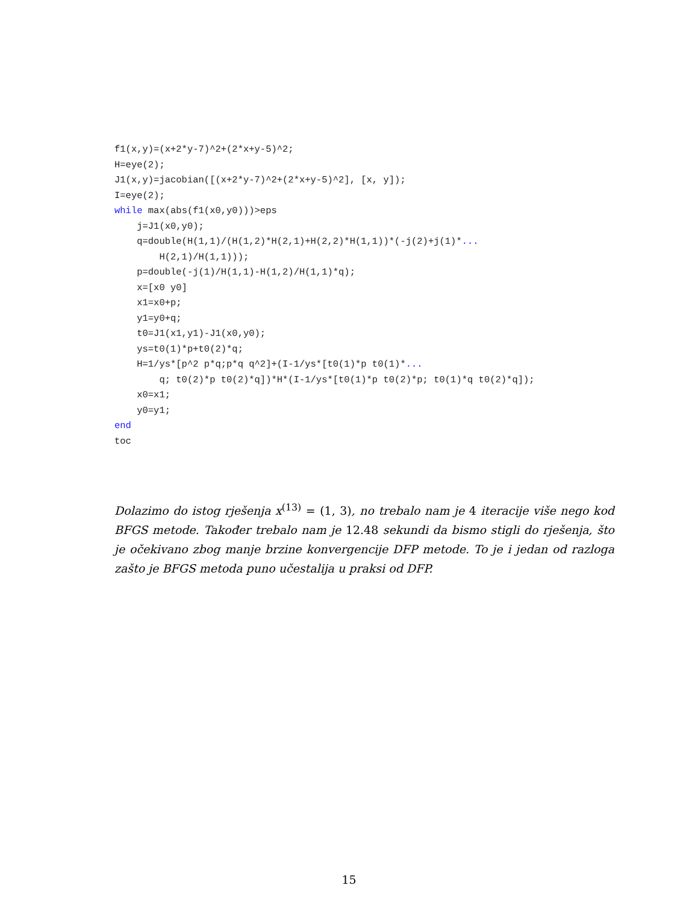f1(x,y)=(x+2*y-7)^2+(2*x+y-5)^2; H=eye(2); J1(x,y)=jacobian([(x+2*y-7)^2+(2*x+y-5)^2], [x, y]); I=eye(2); while max(abs(f1(x0,y0)))>eps j=J1(x0,y0); q=double(H(1,1)/(H(1,2)*H(2,1)+H(2,2)*H(1,1))*(-j(2)+j(1)*... H(2,1)/H(1,1))); p=double(-j(1)/H(1,1)-H(1,2)/H(1,1)*q); x=[x0 y0] x1=x0+p; y1=y0+q; t0=J1(x1,y1)-J1(x0,y0); ys=t0(1)*p+t0(2)*q; H=1/ys*[p^2 p*q;p*q q^2]+(I-1/ys*[t0(1)*p t0(1)*... q; t0(2)*p t0(2)*q])*H*(I-1/ys*[t0(1)*p t0(2)*p; t0(1)*q t0(2)*q]); x0=x1; y0=y1; end toc
Dolazimo do istog rješenja x<sup>(13)</sup> = (1, 3), no trebalo nam je 4 iteracije više nego kod BFGS metode. Također trebalo nam je 12.48 sekundi da bismo stigli do rješenja, što je očekivano zbog manje brzine konvergencije DFP metode. To je i jedan od razloga zašto je BFGS metoda puno učestalija u praksi od DFP.
15